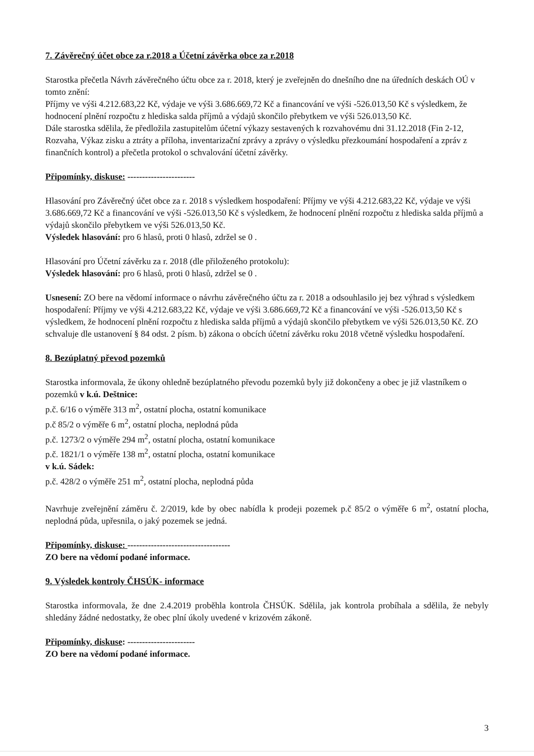7. Závěrečný účet obce za r.2018 a Účetní závěrka obce za r.2018
Starostka přečetla Návrh závěrečného účtu obce za r. 2018, který je zveřejněn do dnešního dne na úředních deskách OÚ v tomto znění:
Příjmy ve výši 4.212.683,22 Kč, výdaje ve výši 3.686.669,72 Kč a financování ve výši -526.013,50 Kč s výsledkem, že hodnocení plnění rozpočtu z hlediska salda příjmů a výdajů skončilo přebytkem ve výši 526.013,50 Kč.
Dále starostka sdělila, že předložila zastupitelům účetní výkazy sestavených k rozvahovému dni 31.12.2018 (Fin 2-12, Rozvaha, Výkaz zisku a ztráty a příloha, inventarizační zprávy a zprávy o výsledku přezkoumání hospodaření a zpráv z finančních kontrol) a přečetla protokol o schvalování účetní závěrky.
Připomínky, diskuse: -----------------------
Hlasování pro Závěrečný účet obce za r. 2018 s výsledkem hospodaření: Příjmy ve výši 4.212.683,22 Kč, výdaje ve výši 3.686.669,72 Kč a financování ve výši -526.013,50 Kč s výsledkem, že hodnocení plnění rozpočtu z hlediska salda příjmů a výdajů skončilo přebytkem ve výši 526.013,50 Kč.
Výsledek hlasování: pro 6 hlasů, proti 0 hlasů, zdržel se 0 .
Hlasování pro Účetní závěrku za r. 2018 (dle přiloženého protokolu):
Výsledek hlasování: pro 6 hlasů, proti 0 hlasů, zdržel se 0 .
Usnesení: ZO bere na vědomí informace o návrhu závěrečného účtu za r. 2018 a odsouhlasilo jej bez výhrad s výsledkem hospodaření: Příjmy ve výši 4.212.683,22 Kč, výdaje ve výši 3.686.669,72 Kč a financování ve výši -526.013,50 Kč s výsledkem, že hodnocení plnění rozpočtu z hlediska salda příjmů a výdajů skončilo přebytkem ve výši 526.013,50 Kč. ZO schvaluje dle ustanovení § 84 odst. 2 písm. b) zákona o obcích účetní závěrku roku 2018 včetně výsledku hospodaření.
8. Bezúplatný převod pozemků
Starostka informovala, že úkony ohledně bezúplatného převodu pozemků byly již dokončeny a obec je již vlastníkem o pozemků v k.ú. Deštnice:
p.č. 6/16 o výměře 313 m<sup>2</sup>, ostatní plocha, ostatní komunikace
p.č 85/2 o výměře 6 m<sup>2</sup>, ostatní plocha, neplodná půda
p.č. 1273/2 o výměře 294 m<sup>2</sup>, ostatní plocha, ostatní komunikace
p.č. 1821/1 o výměře 138 m<sup>2</sup>, ostatní plocha, ostatní komunikace
v k.ú. Sádek:
p.č. 428/2 o výměře 251 m<sup>2</sup>, ostatní plocha, neplodná půda
Navrhuje zveřejnění záměru č. 2/2019, kde by obec nabídla k prodeji pozemek p.č 85/2 o výměře 6 m<sup>2</sup>, ostatní plocha, neplodná půda, upřesnila, o jaký pozemek se jedná.
Připomínky, diskuse: -----------------------------------
ZO bere na vědomí podané informace.
9. Výsledek kontroly ČHSÚK- informace
Starostka informovala, že dne 2.4.2019 proběhla kontrola ČHSÚK. Sdělila, jak kontrola probíhala a sdělila, že nebyly shledány žádné nedostatky, že obec plní úkoly uvedené v krizovém zákoně.
Připomínky, diskuse: -----------------------
ZO bere na vědomí podané informace.
3